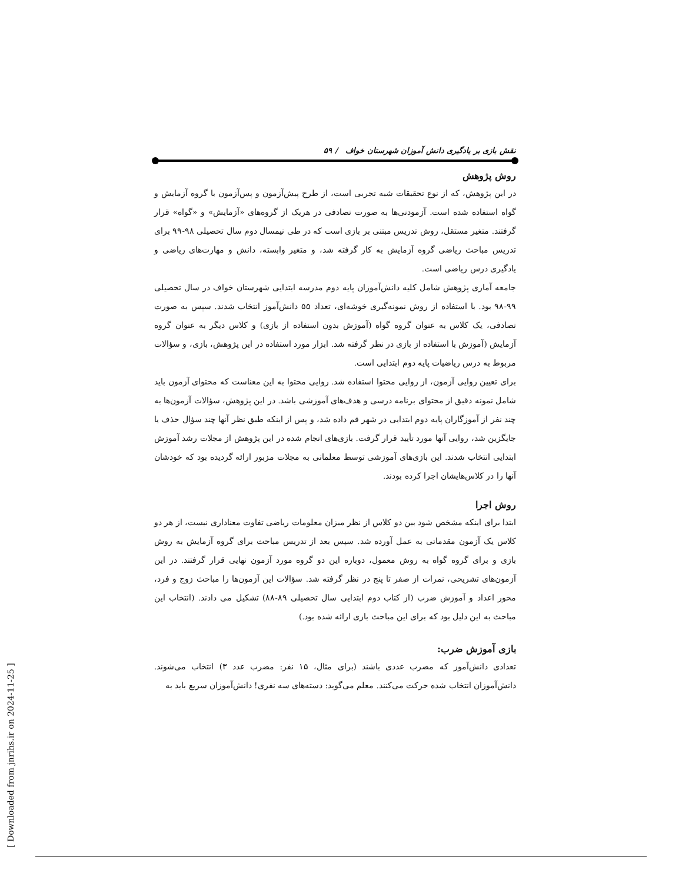نقش بازی بر یادگیری دانش آموزان شهرستان خواف / ۵۹
روش پژوهش
در این پژوهش، که از نوع تحقیقات شبه تجربی است، از طرح پیش‌آزمون و پس‌آزمون با گروه آزمایش و گواه استفاده شده است. آزمودنی‌ها به صورت تصادفی در هریک از گروه‌های «آزمایش» و «گواه» قرار گرفتند. متغیر مستقل، روش تدریس مبتنی بر بازی است که در طی نیمسال دوم سال تحصیلی ۹۸-۹۹ برای تدریس مباحث ریاضی گروه آزمایش به کار گرفته شد، و متغیر وابسته، دانش و مهارت‌های ریاضی و یادگیری درس ریاضی است.
جامعه آماری پژوهش شامل کلیه دانش‌آموزان پایه دوم مدرسه ابتدایی شهرستان خواف در سال تحصیلی ۹۹-۹۸ بود. با استفاده از روش نمونه‌گیری خوشه‌ای، تعداد ۵۵ دانش‌آموز انتخاب شدند. سپس به صورت تصادفی، یک کلاس به عنوان گروه گواه (آموزش بدون استفاده از بازی) و کلاس دیگر به عنوان گروه آزمایش (آموزش با استفاده از بازی در نظر گرفته شد. ابزار مورد استفاده در این پژوهش، بازی، و سؤالات مربوط به درس ریاضیات پایه دوم ابتدایی است.
برای تعیین روایی آزمون، از روایی محتوا استفاده شد. روایی محتوا به این معناست که محتوای آزمون باید شامل نمونه دقیق از محتوای برنامه درسی و هدف‌های آموزشی باشد. در این پژوهش، سؤالات آزمون‌ها به چند نفر از آموزگاران پایه دوم ابتدایی در شهر قم داده شد، و پس از اینکه طبق نظر آنها چند سؤال حذف یا جایگزین شد، روایی آنها مورد تأیید قرار گرفت. بازی‌های انجام شده در این پژوهش از مجلات رشد آموزش ابتدایی انتخاب شدند. این بازی‌های آموزشی توسط معلمانی به مجلات مزبور ارائه گردیده بود که خودشان آنها را در کلاس‌هایشان اجرا کرده بودند.
روش اجرا
ابتدا برای اینکه مشخص شود بین دو کلاس از نظر میزان معلومات ریاضی تفاوت معناداری نیست، از هر دو کلاس یک آزمون مقدماتی به عمل آورده شد. سپس بعد از تدریس مباحث برای گروه آزمایش به روش بازی و برای گروه گواه به روش معمول، دوباره این دو گروه مورد آزمون نهایی قرار گرفتند. در این آزمون‌های تشریحی، نمرات از صفر تا پنج در نظر گرفته شد. سؤالات این آزمون‌ها را مباحث زوج و فرد، محور اعداد و آموزش ضرب (از کتاب دوم ابتدایی سال تحصیلی ۸۹-۸۸) تشکیل می دادند. (انتخاب این مباحث به این دلیل بود که برای این مباحث بازی ارائه شده بود.)
بازی آموزش ضرب:
تعدادی دانش‌آموز که مضرب عددی باشند (برای مثال، ۱۵ نفر: مضرب عدد ۳) انتخاب می‌شوند. دانش‌آموزان انتخاب شده حرکت می‌کنند. معلم می‌گوید: دسته‌های سه نفری! دانش‌آموزان سریع باید به
[ Downloaded from jnrihs.ir on 2024-11-25 ]